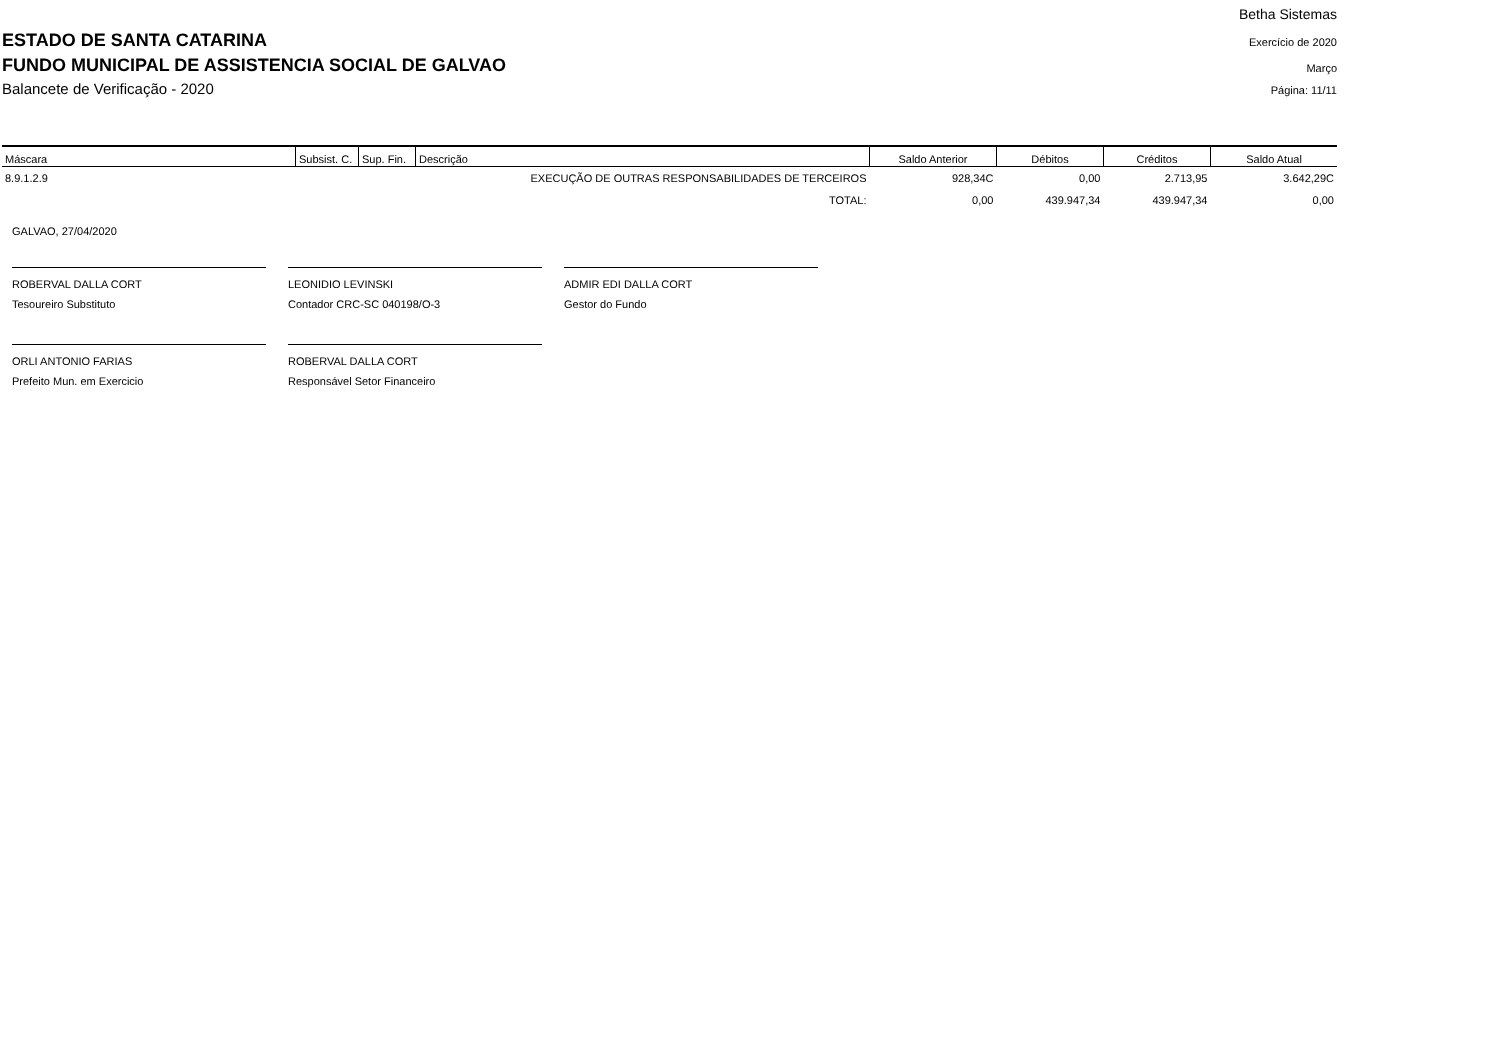ESTADO DE SANTA CATARINA
FUNDO MUNICIPAL DE ASSISTENCIA SOCIAL DE GALVAO
Balancete de Verificação - 2020
Betha Sistemas
Exercício de 2020
Março
Página: 11/11
| Máscara | Subsist. C. | Sup. Fin. | Descrição | Saldo Anterior | Débitos | Créditos | Saldo Atual |
| --- | --- | --- | --- | --- | --- | --- | --- |
| 8.9.1.2.9 | | | EXECUÇÃO DE OUTRAS RESPONSABILIDADES DE TERCEIROS | 928,34C | 0,00 | 2.713,95 | 3.642,29C |
| | | | TOTAL: | 0,00 | 439.947,34 | 439.947,34 | 0,00 |
GALVAO, 27/04/2020
ROBERVAL DALLA CORT
Tesoureiro Substituto
LEONIDIO LEVINSKI
Contador CRC-SC 040198/O-3
ADMIR EDI DALLA CORT
Gestor do Fundo
ORLI ANTONIO FARIAS
Prefeito Mun. em Exercicio
ROBERVAL DALLA CORT
Responsável Setor Financeiro